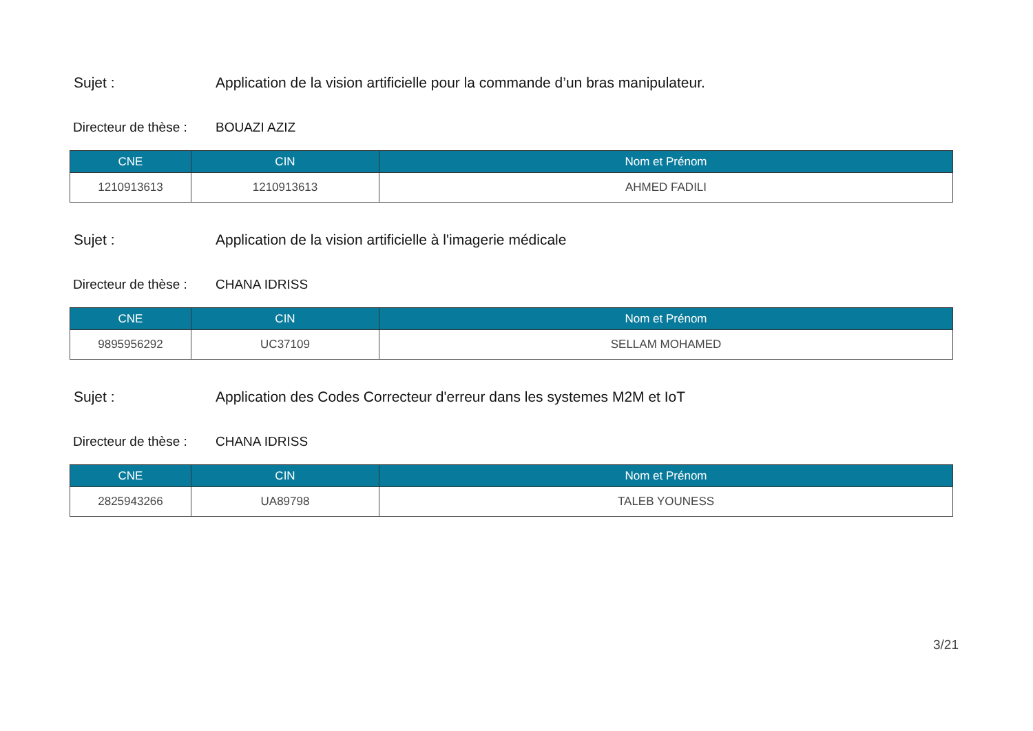Sujet : Application de la vision artificielle pour la commande d’un bras manipulateur.
Directeur de thèse : BOUAZI AZIZ
| CNE | CIN | Nom et Prénom |
| --- | --- | --- |
| 1210913613 | 1210913613 | AHMED FADILI |
Sujet : Application de la vision artificielle à l'imagerie médicale
Directeur de thèse : CHANA IDRISS
| CNE | CIN | Nom et Prénom |
| --- | --- | --- |
| 9895956292 | UC37109 | SELLAM MOHAMED |
Sujet : Application des Codes Correcteur d'erreur dans les systemes M2M et IoT
Directeur de thèse : CHANA IDRISS
| CNE | CIN | Nom et Prénom |
| --- | --- | --- |
| 2825943266 | UA89798 | TALEB YOUNESS |
3/21